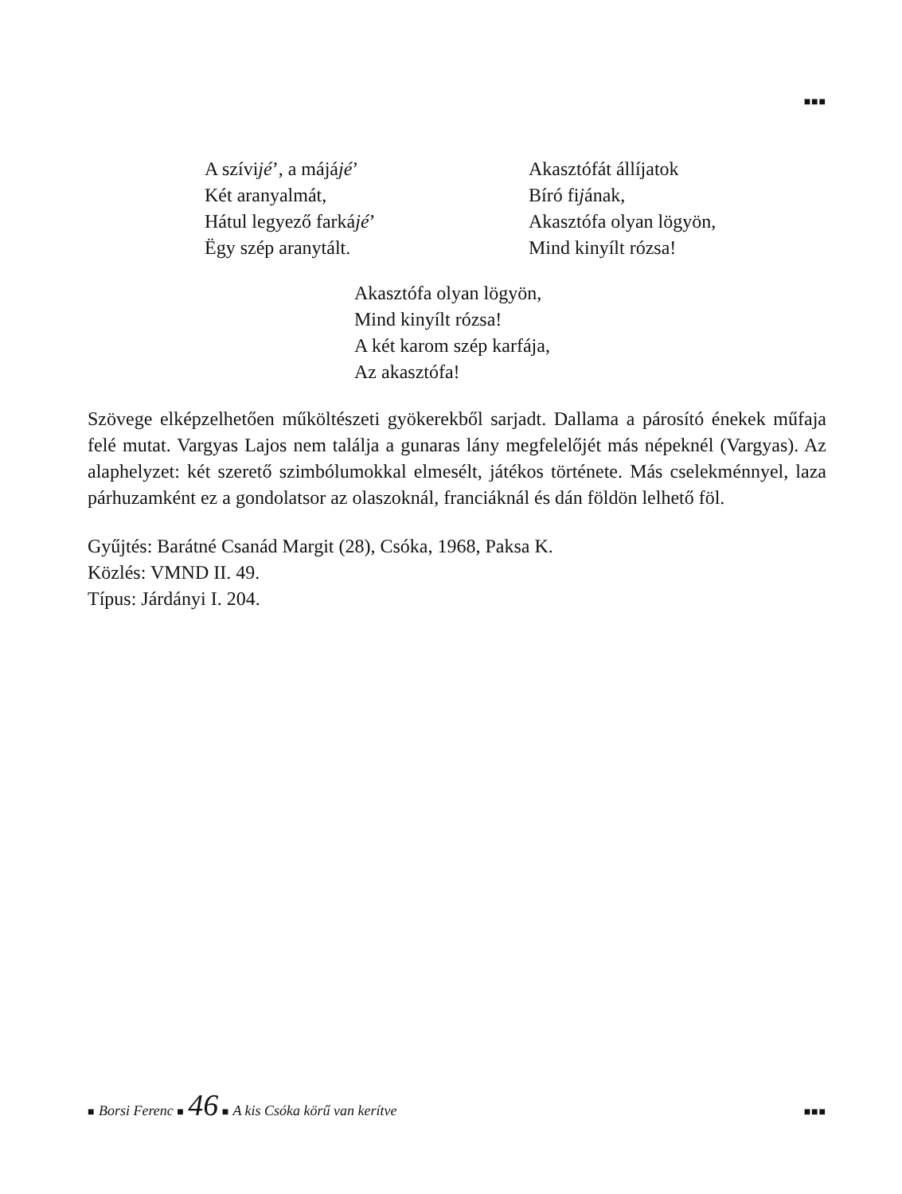■■■
A szívijé’, a májájé’
Két aranyalmát,
Hátul legyező farkájé’
Ëgy szép aranytált.
Akasztófát állíjatok
Bíró fijának,
Akasztófa olyan lögyön,
Mind kinyílt rózsa!
Akasztófa olyan lögyön,
Mind kinyílt rózsa!
A két karom szép karfája,
Az akasztófa!
Szövege elképzelhetően műköltészeti gyökerekből sarjadt. Dallama a párosító énekek műfaja felé mutat. Vargyas Lajos nem találja a gunaras lány megfelelőjét más népeknél (Vargyas). Az alaphelyzet: két szerető szimbólumokkal elmesélt, játékos története. Más cselekménnyel, laza párhuzamként ez a gondolatsor az olaszoknál, franciáknál és dán földön lelhető föl.
Gyűjtés: Barátné Csanád Margit (28), Csóka, 1968, Paksa K.
Közlés: VMND II. 49.
Típus: Járdányi I. 204.
■ Borsi Ferenc ■ 46 ■ A kis Csóka körű van kerítve ■■■